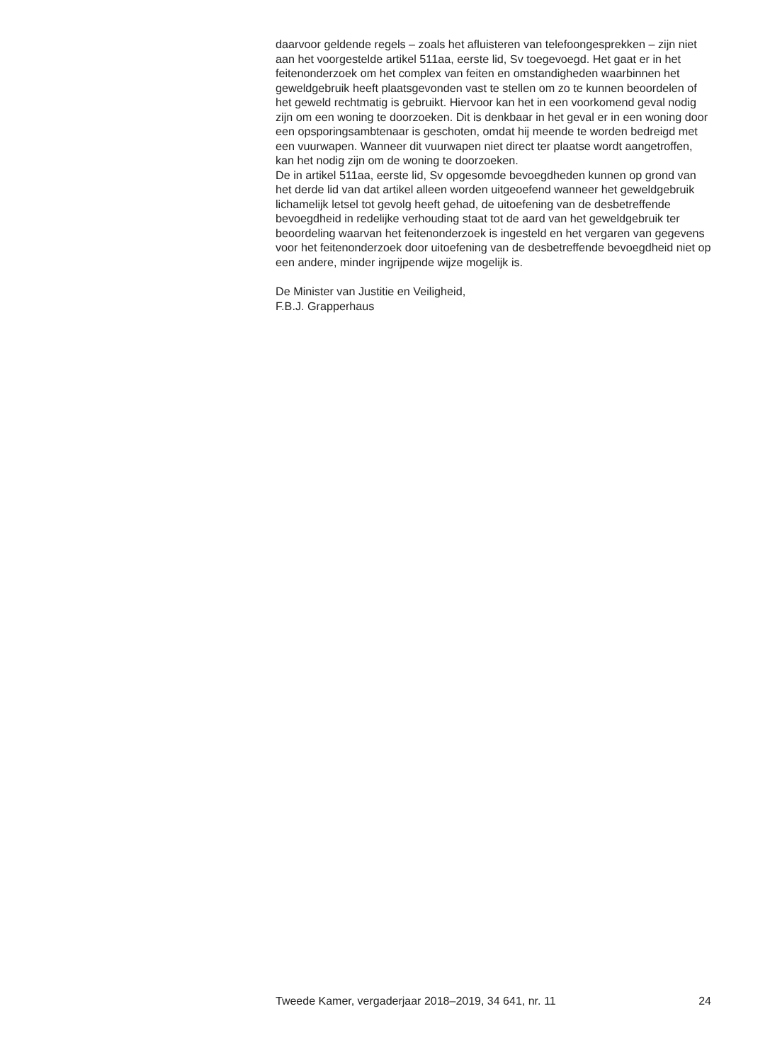daarvoor geldende regels – zoals het afluisteren van telefoongesprekken – zijn niet aan het voorgestelde artikel 511aa, eerste lid, Sv toegevoegd. Het gaat er in het feitenonderzoek om het complex van feiten en omstandigheden waarbinnen het geweldgebruik heeft plaatsgevonden vast te stellen om zo te kunnen beoordelen of het geweld rechtmatig is gebruikt. Hiervoor kan het in een voorkomend geval nodig zijn om een woning te doorzoeken. Dit is denkbaar in het geval er in een woning door een opsporingsambtenaar is geschoten, omdat hij meende te worden bedreigd met een vuurwapen. Wanneer dit vuurwapen niet direct ter plaatse wordt aangetroffen, kan het nodig zijn om de woning te doorzoeken.
De in artikel 511aa, eerste lid, Sv opgesomde bevoegdheden kunnen op grond van het derde lid van dat artikel alleen worden uitgeoefend wanneer het geweldgebruik lichamelijk letsel tot gevolg heeft gehad, de uitoefening van de desbetreffende bevoegdheid in redelijke verhouding staat tot de aard van het geweldgebruik ter beoordeling waarvan het feitenonderzoek is ingesteld en het vergaren van gegevens voor het feitenonderzoek door uitoefening van de desbetreffende bevoegdheid niet op een andere, minder ingrijpende wijze mogelijk is.
De Minister van Justitie en Veiligheid,
F.B.J. Grapperhaus
Tweede Kamer, vergaderjaar 2018–2019, 34 641, nr. 11 24